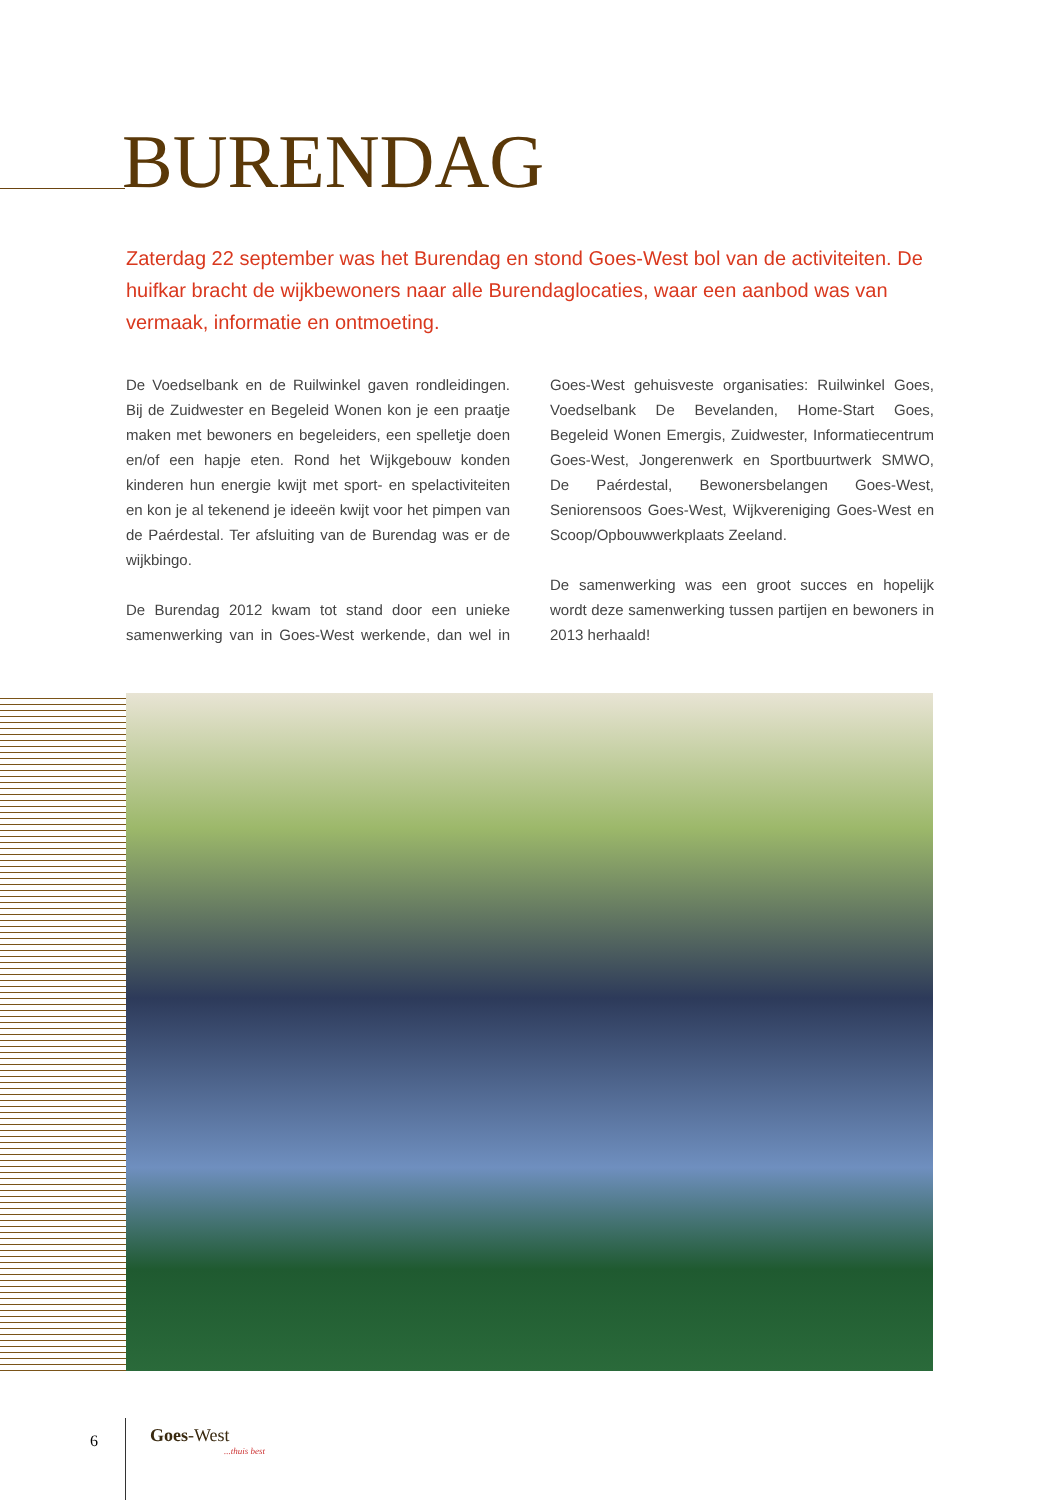BURENDAG
Zaterdag 22 september was het Burendag en stond Goes-West bol van de activiteiten. De huifkar bracht de wijkbewoners naar alle Burendaglocaties, waar een aanbod was van vermaak, informatie en ontmoeting.
De Voedselbank en de Ruilwinkel gaven rondleidingen. Bij de Zuidwester en Begeleid Wonen kon je een praatje maken met bewoners en begeleiders, een spelletje doen en/of een hapje eten. Rond het Wijkgebouw konden kinderen hun energie kwijt met sport- en spelactiviteiten en kon je al tekenend je ideeën kwijt voor het pimpen van de Paérdestal. Ter afsluiting van de Burendag was er de wijkbingo.
De Burendag 2012 kwam tot stand door een unieke samenwerking van in Goes-West werkende, dan wel in Goes-West gehuisveste organisaties: Ruilwinkel Goes, Voedselbank De Bevelanden, Home-Start Goes, Begeleid Wonen Emergis, Zuidwester, Informatiecentrum Goes-West, Jongerenwerk en Sportbuurtwerk SMWO, De Paérdestal, Bewonersbelangen Goes-West, Seniorensoos Goes-West, Wijkvereniging Goes-West en Scoop/Opbouwwerkplaats Zeeland.
De samenwerking was een groot succes en hopelijk wordt deze samenwerking tussen partijen en bewoners in 2013 herhaald!
6 Goes-West...thuis best